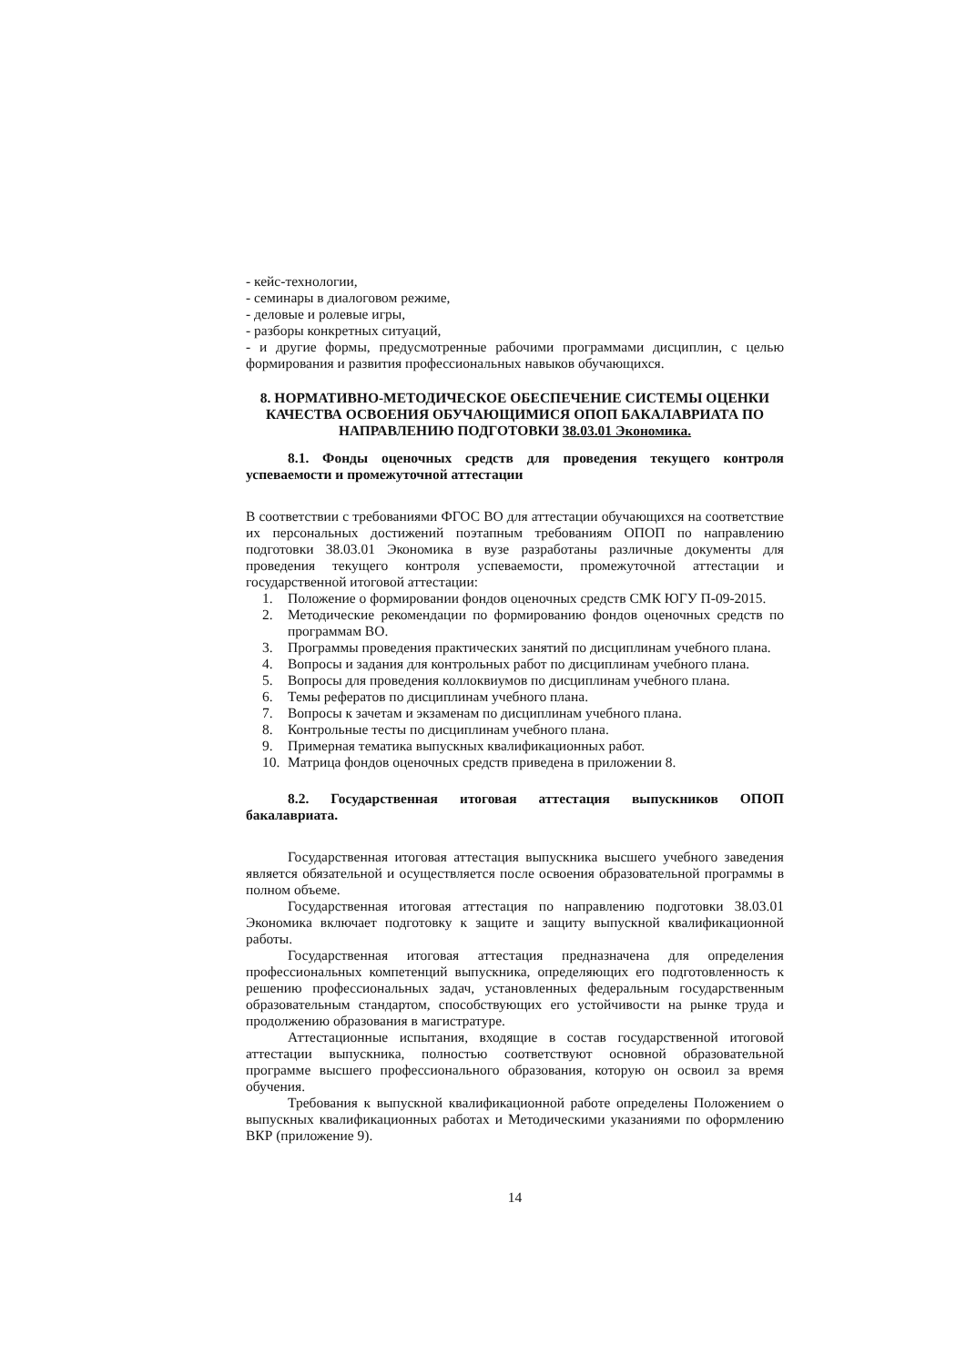- кейс-технологии,
- семинары в диалоговом режиме,
- деловые и ролевые игры,
- разборы конкретных ситуаций,
- и другие формы, предусмотренные рабочими программами дисциплин, с целью формирования и развития профессиональных навыков обучающихся.
8. НОРМАТИВНО-МЕТОДИЧЕСКОЕ ОБЕСПЕЧЕНИЕ СИСТЕМЫ ОЦЕНКИ КАЧЕСТВА ОСВОЕНИЯ ОБУЧАЮЩИМИСЯ ОПОП БАКАЛАВРИАТА ПО НАПРАВЛЕНИЮ ПОДГОТОВКИ 38.03.01 Экономика.
8.1. Фонды оценочных средств для проведения текущего контроля успеваемости и промежуточной аттестации
В соответствии с требованиями ФГОС ВО для аттестации обучающихся на соответствие их персональных достижений поэтапным требованиям ОПОП по направлению подготовки 38.03.01 Экономика в вузе разработаны различные документы для проведения текущего контроля успеваемости, промежуточной аттестации и государственной итоговой аттестации:
1. Положение о формировании фондов оценочных средств СМК ЮГУ П-09-2015.
2. Методические рекомендации по формированию фондов оценочных средств по программам ВО.
3. Программы проведения практических занятий по дисциплинам учебного плана.
4. Вопросы и задания для контрольных работ по дисциплинам учебного плана.
5. Вопросы для проведения коллоквиумов по дисциплинам учебного плана.
6. Темы рефератов по дисциплинам учебного плана.
7. Вопросы к зачетам и экзаменам по дисциплинам учебного плана.
8. Контрольные тесты по дисциплинам учебного плана.
9. Примерная тематика выпускных квалификационных работ.
10. Матрица фондов оценочных средств приведена в приложении 8.
8.2. Государственная итоговая аттестация выпускников ОПОП бакалавриата.
Государственная итоговая аттестация выпускника высшего учебного заведения является обязательной и осуществляется после освоения образовательной программы в полном объеме.
Государственная итоговая аттестация по направлению подготовки 38.03.01 Экономика включает подготовку к защите и защиту выпускной квалификационной работы.
Государственная итоговая аттестация предназначена для определения профессиональных компетенций выпускника, определяющих его подготовленность к решению профессиональных задач, установленных федеральным государственным образовательным стандартом, способствующих его устойчивости на рынке труда и продолжению образования в магистратуре.
Аттестационные испытания, входящие в состав государственной итоговой аттестации выпускника, полностью соответствуют основной образовательной программе высшего профессионального образования, которую он освоил за время обучения.
Требования к выпускной квалификационной работе определены Положением о выпускных квалификационных работах и Методическими указаниями по оформлению ВКР (приложение 9).
14